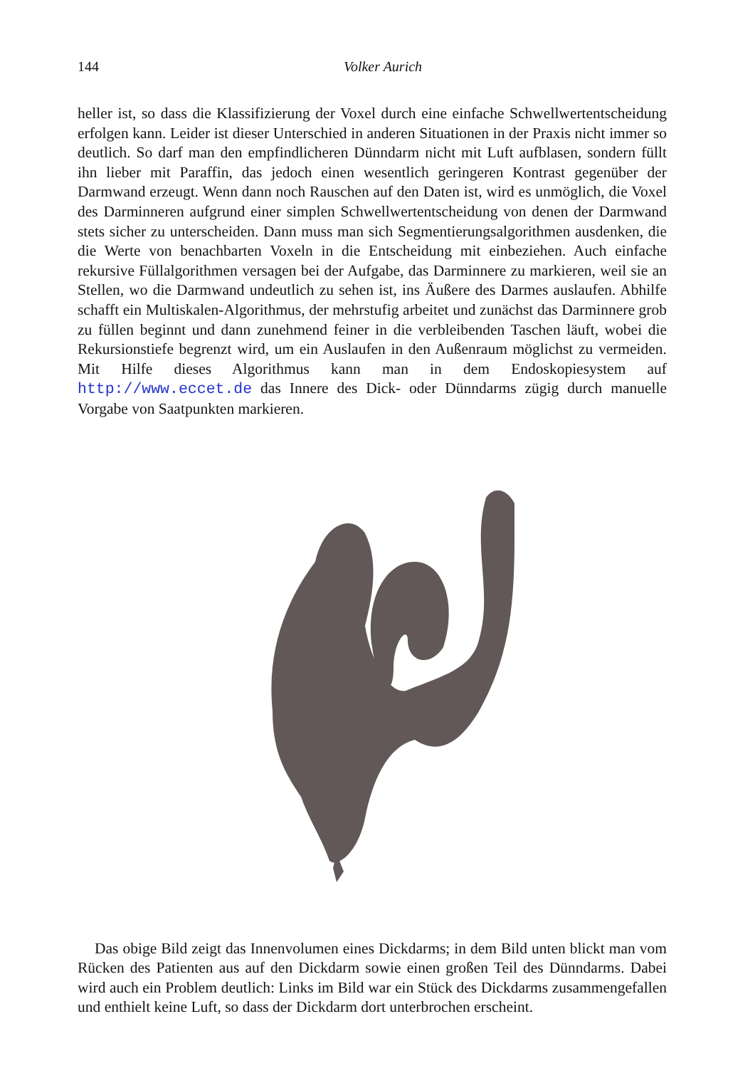144
Volker Aurich
heller ist, so dass die Klassifizierung der Voxel durch eine einfache Schwellwertentscheidung erfolgen kann. Leider ist dieser Unterschied in anderen Situationen in der Praxis nicht immer so deutlich. So darf man den empfindlicheren Dünndarm nicht mit Luft aufblasen, sondern füllt ihn lieber mit Paraffin, das jedoch einen wesentlich geringeren Kontrast gegenüber der Darmwand erzeugt. Wenn dann noch Rauschen auf den Daten ist, wird es unmöglich, die Voxel des Darminneren aufgrund einer simplen Schwellwertentscheidung von denen der Darmwand stets sicher zu unterscheiden. Dann muss man sich Segmentierungsalgorithmen ausdenken, die die Werte von benachbarten Voxeln in die Entscheidung mit einbeziehen. Auch einfache rekursive Füllalgorithmen versagen bei der Aufgabe, das Darminnere zu markieren, weil sie an Stellen, wo die Darmwand undeutlich zu sehen ist, ins Äußere des Darmes auslaufen. Abhilfe schafft ein Multiskalen-Algorithmus, der mehrstufig arbeitet und zunächst das Darminnere grob zu füllen beginnt und dann zunehmend feiner in die verbleibenden Taschen läuft, wobei die Rekursionstiefe begrenzt wird, um ein Auslaufen in den Außenraum möglichst zu vermeiden. Mit Hilfe dieses Algorithmus kann man in dem Endoskopiesystem auf http://www.eccet.de das Innere des Dick- oder Dünndarms zügig durch manuelle Vorgabe von Saatpunkten markieren.
Das obige Bild zeigt das Innenvolumen eines Dickdarms; in dem Bild unten blickt man vom Rücken des Patienten aus auf den Dickdarm sowie einen großen Teil des Dünndarms. Dabei wird auch ein Problem deutlich: Links im Bild war ein Stück des Dickdarms zusammengefallen und enthielt keine Luft, so dass der Dickdarm dort unterbrochen erscheint.